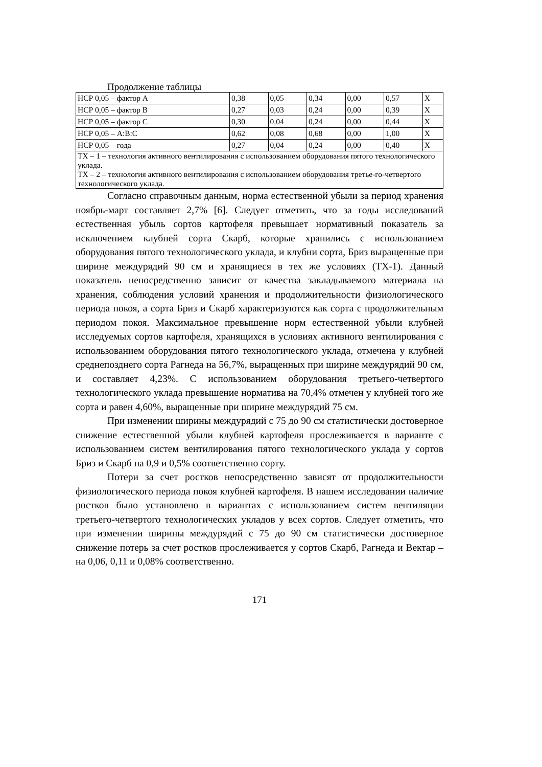Продолжение таблицы
| НСР 0,05 – фактор А | 0,38 | 0,05 | 0,34 | 0,00 | 0,57 | Х |
| НСР 0,05 – фактор В | 0,27 | 0,03 | 0,24 | 0,00 | 0,39 | Х |
| НСР 0,05 – фактор С | 0,30 | 0,04 | 0,24 | 0,00 | 0,44 | Х |
| НСР 0,05 – А:В:С | 0,62 | 0,08 | 0,68 | 0,00 | 1,00 | Х |
| НСР 0,05 – года | 0,27 | 0,04 | 0,24 | 0,00 | 0,40 | Х |
| ТХ – 1 – технология активного вентилирования с использованием оборудования пятого технологического уклада. ТХ – 2 – технология активного вентилирования с использованием оборудования третье-го-четвертого технологического уклада. | | | | | | |
Согласно справочным данным, норма естественной убыли за период хранения ноябрь-март составляет 2,7% [6]. Следует отметить, что за годы исследований естественная убыль сортов картофеля превышает нормативный показатель за исключением клубней сорта Скарб, которые хранились с использованием оборудования пятого технологического уклада, и клубни сорта, Бриз выращенные при ширине междурядий 90 см и хранящиеся в тех же условиях (ТХ-1). Данный показатель непосредственно зависит от качества закладываемого материала на хранения, соблюдения условий хранения и продолжительности физиологического периода покоя, а сорта Бриз и Скарб характеризуются как сорта с продолжительным периодом покоя. Максимальное превышение норм естественной убыли клубней исследуемых сортов картофеля, хранящихся в условиях активного вентилирования с использованием оборудования пятого технологического уклада, отмечена у клубней среднепозднего сорта Рагнеда на 56,7%, выращенных при ширине междурядий 90 см, и составляет 4,23%. С использованием оборудования третьего-четвертого технологического уклада превышение норматива на 70,4% отмечен у клубней того же сорта и равен 4,60%, выращенные при ширине междурядий 75 см.
При изменении ширины междурядий с 75 до 90 см статистически достоверное снижение естественной убыли клубней картофеля прослеживается в варианте с использованием систем вентилирования пятого технологического уклада у сортов Бриз и Скарб на 0,9 и 0,5% соответственно сорту.
Потери за счет ростков непосредственно зависят от продолжительности физиологического периода покоя клубней картофеля. В нашем исследовании наличие ростков было установлено в вариантах с использованием систем вентиляции третьего-четвертого технологических укладов у всех сортов. Следует отметить, что при изменении ширины междурядий с 75 до 90 см статистически достоверное снижение потерь за счет ростков прослеживается у сортов Скарб, Рагнеда и Вектар – на 0,06, 0,11 и 0,08% соответственно.
171